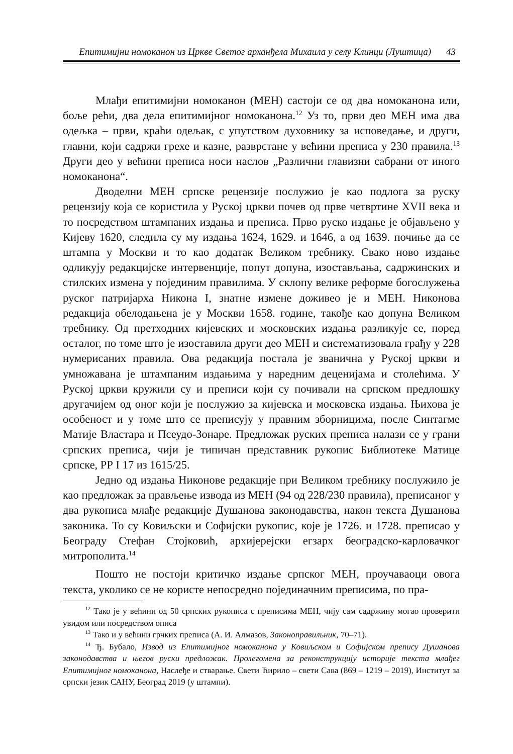Епитимијни номоканон из Цркве Светог арханђела Михаила у селу Клинци (Луштица) 43
Млађи епитимијни номоканон (МЕН) састоји се од два номоканона или, боље рећи, два дела епитимијног номоканона.<sup>12</sup> Уз то, први део МЕН има два одељка – први, краћи одељак, с упутством духовнику за исповедање, и други, главни, који садржи грехе и казне, разврстане у већини преписа у 230 правила.<sup>13</sup> Други део у већини преписа носи наслов „Различни главизни сабрани от иного номоканона“.
Дводелни МЕН српске рецензије послужио је као подлога за руску рецензију која се користила у Руској цркви почев од прве четвртине XVII века и то посредством штампаних издања и преписа. Прво руско издање је објављено у Кијеву 1620, следила су му издања 1624, 1629. и 1646, а од 1639. почиње да се штампа у Москви и то као додатак Великом требнику. Свако ново издање одликују редакцијске интервенције, попут допуна, изостављања, садржинских и стилских измена у појединим правилима. У склопу велике реформе богослужења руског патријарха Никона I, знатне измене доживео је и МЕН. Никонова редакција обелодањена је у Москви 1658. године, такође као допуна Великом требнику. Од претходних кијевских и московских издања разликује се, поред осталог, по томе што је изоставила други део МЕН и систематизовала грађу у 228 нумерисаних правила. Ова редакција постала је званична у Руској цркви и умножавана је штампаним издањима у наредним деценијама и столећима. У Руској цркви кружили су и преписи који су почивали на српском предлошку другачијем од оног који је послужио за кијевска и московска издања. Њихова је особеност и у томе што се преписују у правним зборницима, после Синтагме Матије Властара и Псеудо-Зонаре. Предложак руских преписа налази се у грани српских преписа, чији је типичан представник рукопис Библиотеке Матице српске, РР I 17 из 1615/25.
Једно од издања Никонове редакције при Великом требнику послужило је као предложак за прављење извода из МЕН (94 од 228/230 правила), преписаног у два рукописа млађе редакције Душанова законодавства, након текста Душанова законика. То су Ковиљски и Софијски рукопис, које је 1726. и 1728. преписао у Београду Стефан Стојковић, архијерејски егзарх београдско-карловачког митрополита.<sup>14</sup>
Пошто не постоји критичко издање српског МЕН, проучаваоци овога текста, уколико се не користе непосредно појединачним преписима, по пра-
<sup>12</sup> Тако је у већини од 50 српских рукописа с преписима МЕН, чију сам садржину могао проверити увидом или посредством описа
<sup>13</sup> Тако и у већини грчких преписа (А. И. Алмазов, Законоправильник, 70–71).
<sup>14</sup> Ђ. Бубало, Извод из Епитимијног номоканона у Ковиљском и Софијском препису Душанова законодавства и његов руски предложак. Пролегомена за реконструкцију историје текста млађег Епитимијног номоканона, Наслеђе и стварање. Свети Ћирило – свети Сава (869 – 1219 – 2019), Институт за српски језик САНУ, Београд 2019 (у штампи).